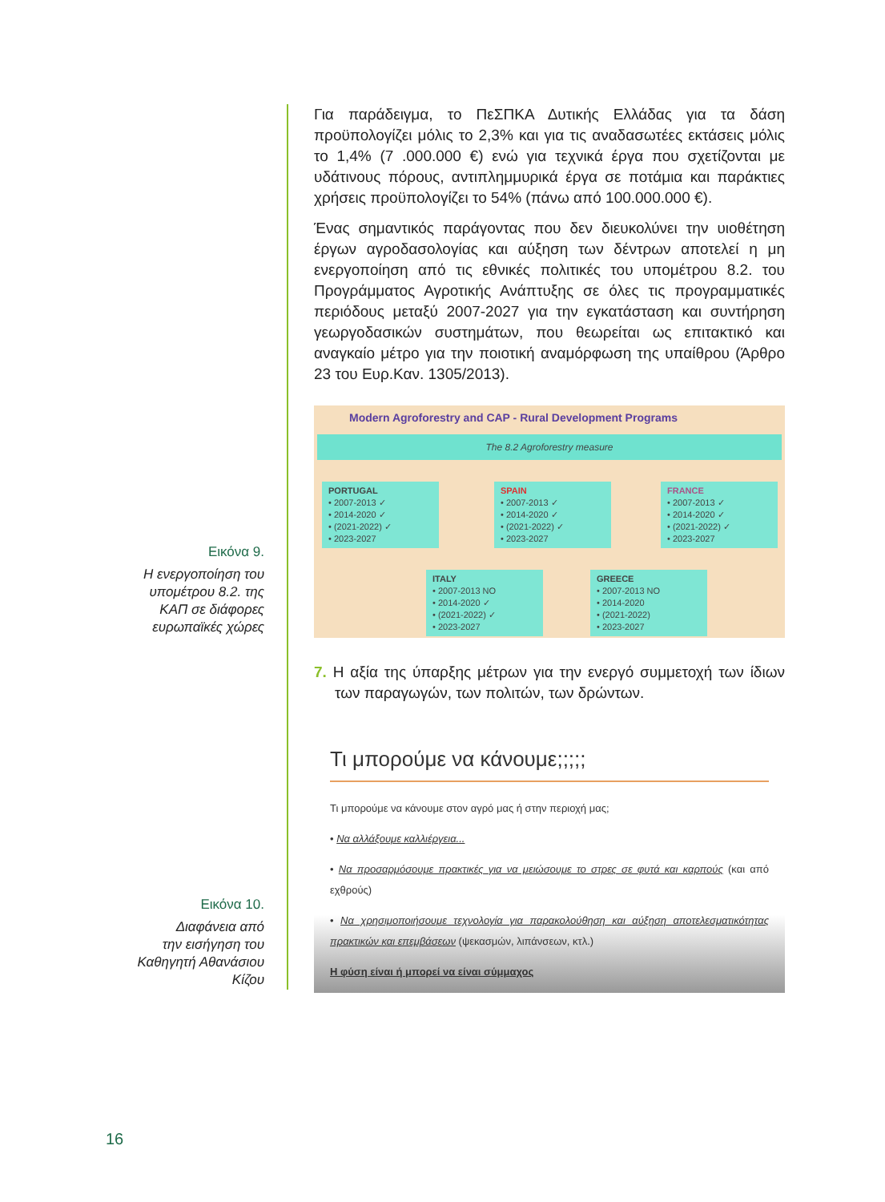Εικόνα 9.
Η ενεργοποίηση του
υπομέτρου 8.2. της
ΚΑΠ σε διάφορες
ευρωπαϊκές χώρες
Εικόνα 10.
Διαφάνεια από
την εισήγηση του
Καθηγητή Αθανάσιου
Κίζου
Για παράδειγμα, το ΠεΣΠΚΑ Δυτικής Ελλάδας για τα δάση προϋπολογίζει μόλις το 2,3% και για τις αναδασωτέες εκτάσεις μόλις το 1,4% (7 .000.000 €) ενώ για τεχνικά έργα που σχετίζονται με υδάτινους πόρους, αντιπλημμυρικά έργα σε ποτάμια και παράκτιες χρήσεις προϋπολογίζει το 54% (πάνω από 100.000.000 €).
Ένας σημαντικός παράγοντας που δεν διευκολύνει την υιοθέτηση έργων αγροδασολογίας και αύξηση των δέντρων αποτελεί η μη ενεργοποίηση από τις εθνικές πολιτικές του υπομέτρου 8.2. του Προγράμματος Αγροτικής Ανάπτυξης σε όλες τις προγραμματικές περιόδους μεταξύ 2007-2027 για την εγκατάσταση και συντήρηση γεωργοδασικών συστημάτων, που θεωρείται ως επιτακτικό και αναγκαίο μέτρο για την ποιοτική αναμόρφωση της υπαίθρου (Άρθρο 23 του Ευρ.Καν. 1305/2013).
Modern Agroforestry and CAP - Rural Development Programs
The 8.2 Agroforestry measure
PORTUGAL
• 2007-2013 ✓
• 2014-2020 ✓
• (2021-2022) ✓
• 2023-2027
SPAIN
• 2007-2013 ✓
• 2014-2020 ✓
• (2021-2022) ✓
• 2023-2027
FRANCE
• 2007-2013 ✓
• 2014-2020 ✓
• (2021-2022) ✓
• 2023-2027
ITALY
• 2007-2013 NO
• 2014-2020 ✓
• (2021-2022) ✓
• 2023-2027
GREECE
• 2007-2013 NO
• 2014-2020
• (2021-2022)
• 2023-2027
7. Η αξία της ύπαρξης μέτρων για την ενεργό συμμετοχή των ίδιων των παραγωγών, των πολιτών, των δρώντων.
Τι μπορούμε να κάνουμε;;;;;
Τι μπορούμε να κάνουμε στον αγρό μας ή στην περιοχή μας;
• Να αλλάξουμε καλλιέργεια...
• Να προσαρμόσουμε πρακτικές για να μειώσουμε το στρες σε φυτά και καρπούς (και από εχθρούς)
• Να χρησιμοποιήσουμε τεχνολογία για παρακολούθηση και αύξηση αποτελεσματικότητας πρακτικών και επεμβάσεων (ψεκασμών, λιπάνσεων, κτλ.)
Η φύση είναι ή μπορεί να είναι σύμμαχος
16